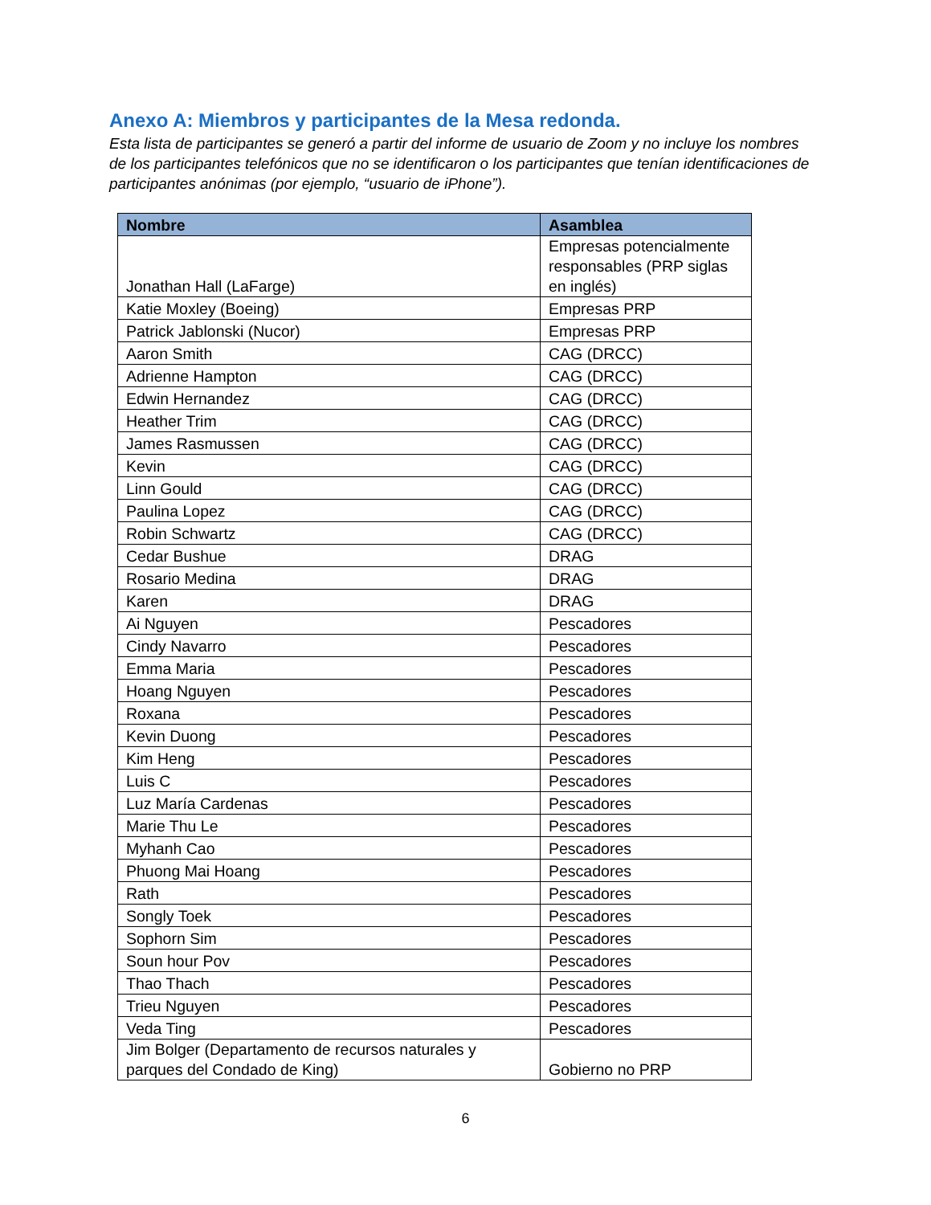Anexo A: Miembros y participantes de la Mesa redonda.
Esta lista de participantes se generó a partir del informe de usuario de Zoom y no incluye los nombres de los participantes telefónicos que no se identificaron o los participantes que tenían identificaciones de participantes anónimas (por ejemplo, “usuario de iPhone”).
| Nombre | Asamblea |
| --- | --- |
| Jonathan Hall (LaFarge) | Empresas potencialmente responsables (PRP siglas en inglés) |
| Katie Moxley (Boeing) | Empresas PRP |
| Patrick Jablonski (Nucor) | Empresas PRP |
| Aaron Smith | CAG (DRCC) |
| Adrienne Hampton | CAG (DRCC) |
| Edwin Hernandez | CAG (DRCC) |
| Heather Trim | CAG (DRCC) |
| James Rasmussen | CAG (DRCC) |
| Kevin | CAG (DRCC) |
| Linn Gould | CAG (DRCC) |
| Paulina Lopez | CAG (DRCC) |
| Robin Schwartz | CAG (DRCC) |
| Cedar Bushue | DRAG |
| Rosario Medina | DRAG |
| Karen | DRAG |
| Ai Nguyen | Pescadores |
| Cindy Navarro | Pescadores |
| Emma Maria | Pescadores |
| Hoang Nguyen | Pescadores |
| Roxana | Pescadores |
| Kevin Duong | Pescadores |
| Kim Heng | Pescadores |
| Luis C | Pescadores |
| Luz María Cardenas | Pescadores |
| Marie Thu Le | Pescadores |
| Myhanh Cao | Pescadores |
| Phuong Mai Hoang | Pescadores |
| Rath | Pescadores |
| Songly Toek | Pescadores |
| Sophorn Sim | Pescadores |
| Soun hour Pov | Pescadores |
| Thao Thach | Pescadores |
| Trieu Nguyen | Pescadores |
| Veda Ting | Pescadores |
| Jim Bolger (Departamento de recursos naturales y parques del Condado de King) | Gobierno no PRP |
6